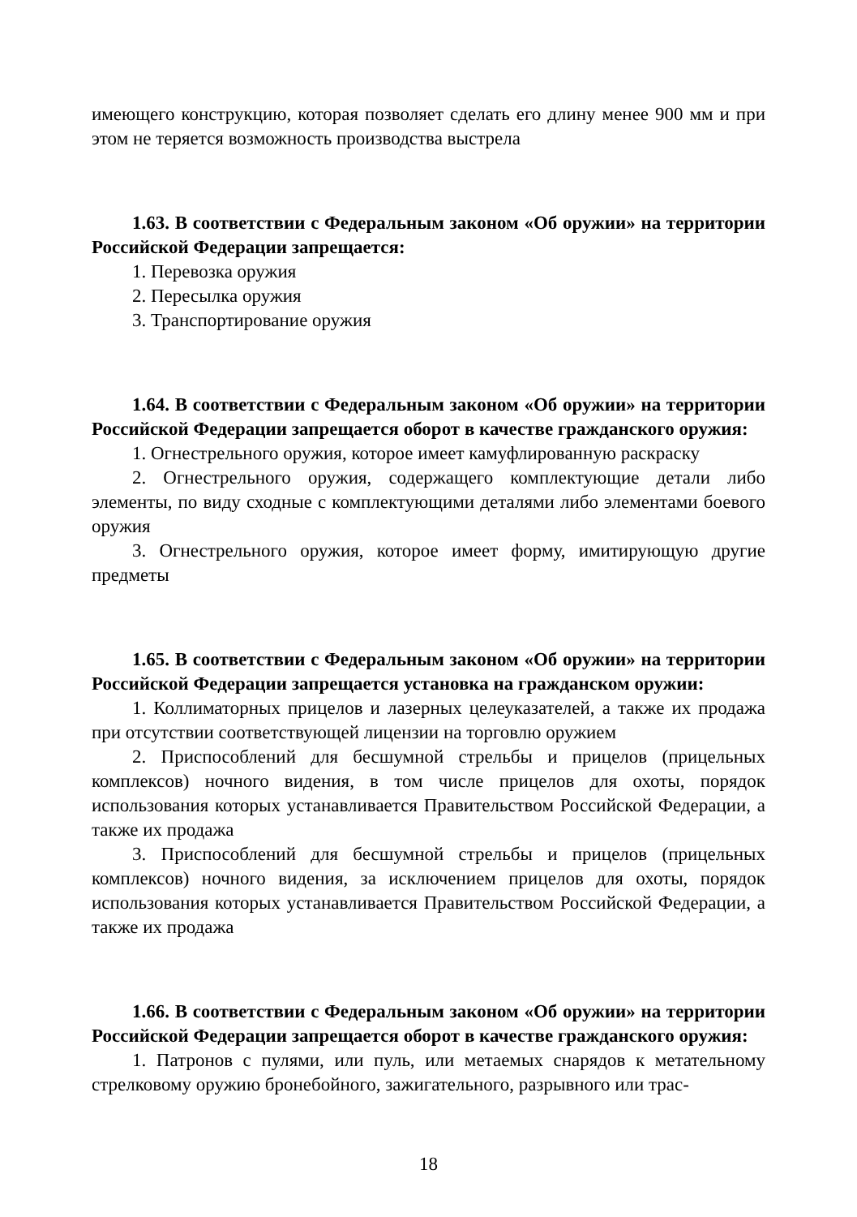имеющего конструкцию, которая позволяет сделать его длину менее 900 мм и при этом не теряется возможность производства выстрела
1.63. В соответствии с Федеральным законом «Об оружии» на территории Российской Федерации запрещается:
1. Перевозка оружия
2. Пересылка оружия
3. Транспортирование оружия
1.64. В соответствии с Федеральным законом «Об оружии» на территории Российской Федерации запрещается оборот в качестве гражданского оружия:
1. Огнестрельного оружия, которое имеет камуфлированную раскраску
2. Огнестрельного оружия, содержащего комплектующие детали либо элементы, по виду сходные с комплектующими деталями либо элементами боевого оружия
3. Огнестрельного оружия, которое имеет форму, имитирующую другие предметы
1.65. В соответствии с Федеральным законом «Об оружии» на территории Российской Федерации запрещается установка на гражданском оружии:
1. Коллиматорных прицелов и лазерных целеуказателей, а также их продажа при отсутствии соответствующей лицензии на торговлю оружием
2. Приспособлений для бесшумной стрельбы и прицелов (прицельных комплексов) ночного видения, в том числе прицелов для охоты, порядок использования которых устанавливается Правительством Российской Федерации, а также их продажа
3. Приспособлений для бесшумной стрельбы и прицелов (прицельных комплексов) ночного видения, за исключением прицелов для охоты, порядок использования которых устанавливается Правительством Российской Федерации, а также их продажа
1.66. В соответствии с Федеральным законом «Об оружии» на территории Российской Федерации запрещается оборот в качестве гражданского оружия:
1. Патронов с пулями, или пуль, или метаемых снарядов к метательному стрелковому оружию бронебойного, зажигательного, разрывного или трас-
18